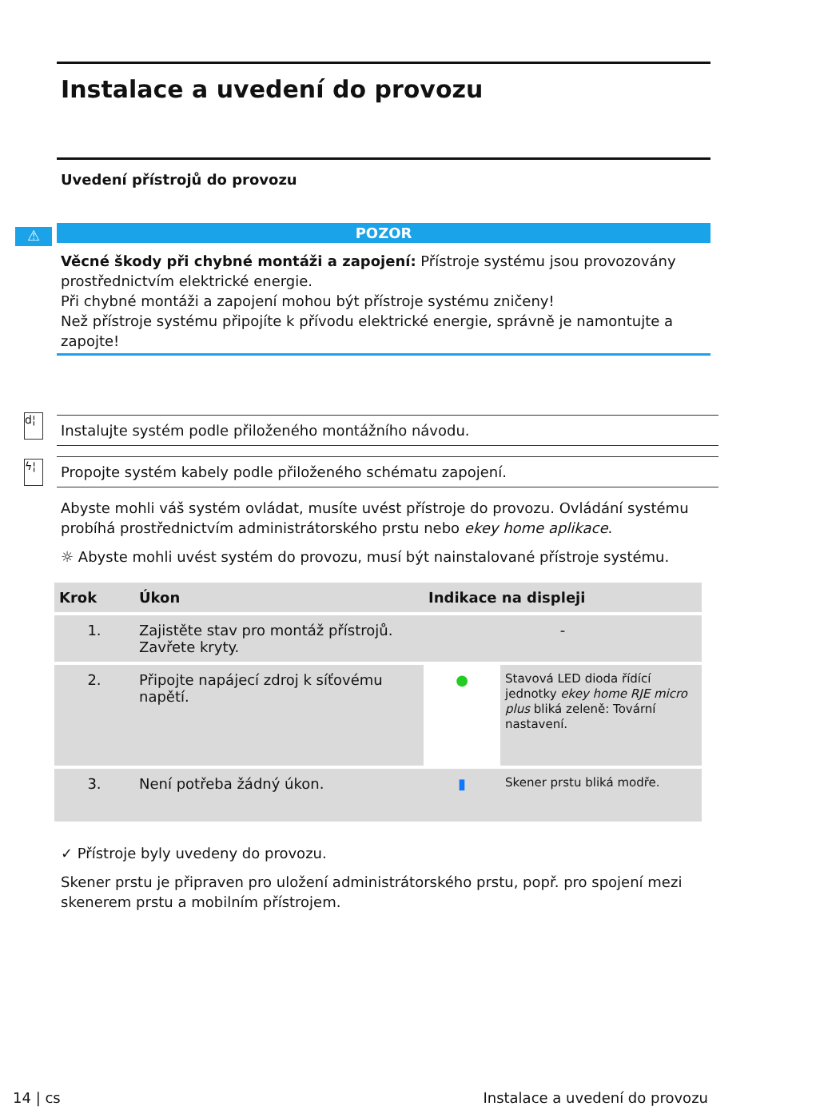Instalace a uvedení do provozu
Uvedení přístrojů do provozu
⚠
POZOR
Věcné škody při chybné montáži a zapojení: Přístroje systému jsou provozovány prostřednictvím elektrické energie.
Při chybné montáži a zapojení mohou být přístroje systému zničeny!
Než přístroje systému připojíte k přívodu elektrické energie, správně je namontujte a zapojte!
d¦ Instalujte systém podle přiloženého montážního návodu.
ϟ¦ Propojte systém kabely podle přiloženého schématu zapojení.
Abyste mohli váš systém ovládat, musíte uvést přístroje do provozu. Ovládání systému probíhá prostřednictvím administrátorského prstu nebo ekey home aplikace.
☼ Abyste mohli uvést systém do provozu, musí být nainstalované přístroje systému.
| Krok | Úkon | Indikace na displeji | |
| --- | --- | --- | --- |
| 1. | Zajistěte stav pro montáž přístrojů. Zavřete kryty. | - | |
| 2. | Připojte napájecí zdroj k síťovému napětí. | ● | Stavová LED dioda řídící jednotky ekey home RJE micro plus bliká zeleně: Tovární nastavení. |
| 3. | Není potřeba žádný úkon. | ▮ | Skener prstu bliká modře. |
✓ Přístroje byly uvedeny do provozu.
Skener prstu je připraven pro uložení administrátorského prstu, popř. pro spojení mezi skenerem prstu a mobilním přístrojem.
14 | cs Instalace a uvedení do provozu